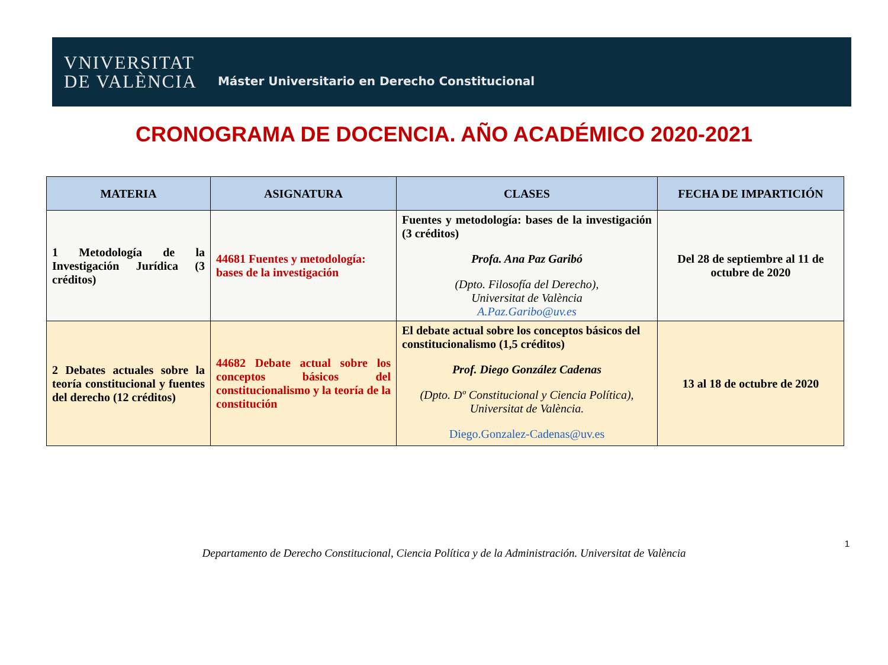VNIVERSITAT
DE VALÈNCIA
Máster Universitario en Derecho Constitucional
CRONOGRAMA DE DOCENCIA. AÑO ACADÉMICO 2020-2021
| MATERIA | ASIGNATURA | CLASES | FECHA DE IMPARTICIÓN |
| --- | --- | --- | --- |
| 1 Metodología de la Investigación Jurídica (3 créditos) | 44681 Fuentes y metodología: bases de la investigación | Fuentes y metodología: bases de la investigación (3 créditos) Profa. Ana Paz Garibó (Dpto. Filosofía del Derecho), Universitat de València A.Paz.Garibo@uv.es | Del 28 de septiembre al 11 de octubre de 2020 |
| 2 Debates actuales sobre la teoría constitucional y fuentes del derecho (12 créditos) | 44682 Debate actual sobre los conceptos básicos del constitucionalismo y la teoría de la constitución | El debate actual sobre los conceptos básicos del constitucionalismo (1,5 créditos) Prof. Diego González Cadenas (Dpto. Dº Constitucional y Ciencia Política), Universitat de València. Diego.Gonzalez-Cadenas@uv.es | 13 al 18 de octubre de 2020 |
Departamento de Derecho Constitucional, Ciencia Política y de la Administración. Universitat de València
1